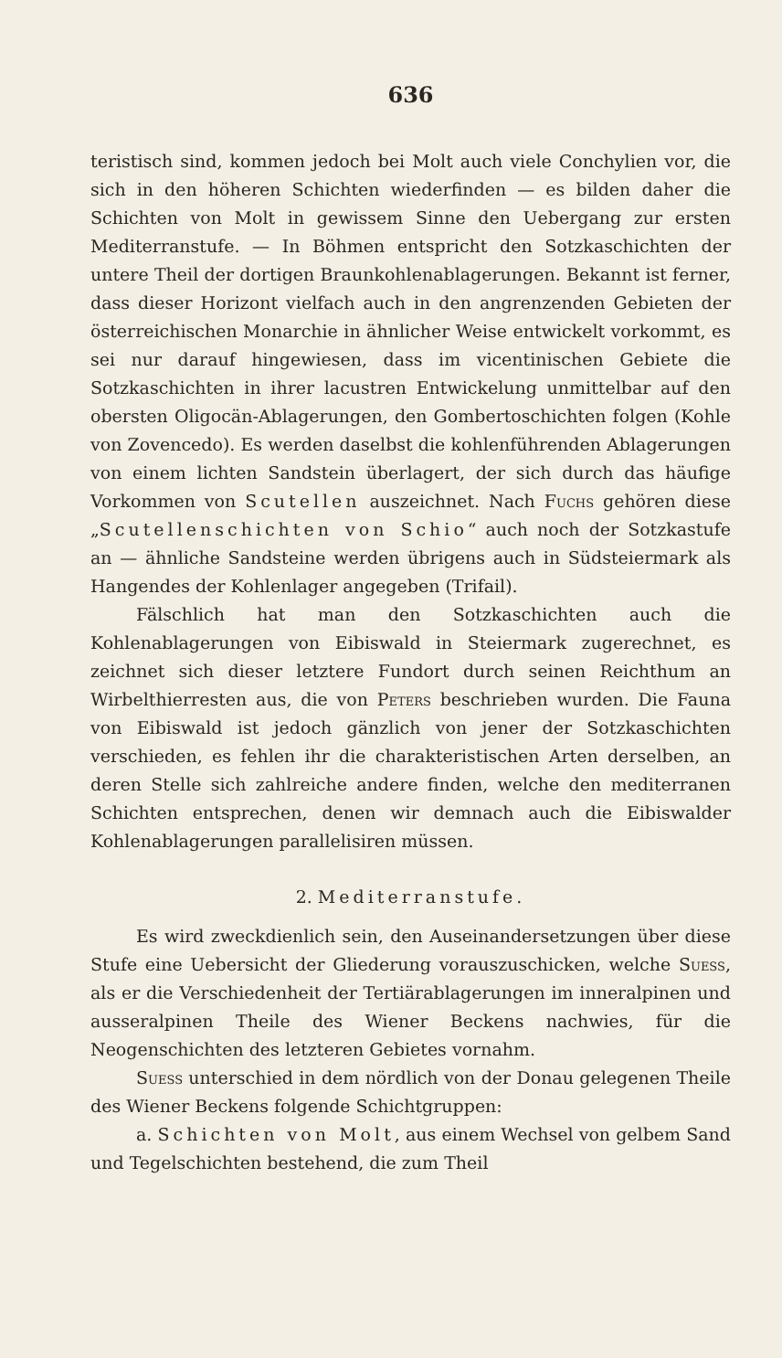636
teristisch sind, kommen jedoch bei Molt auch viele Conchylien vor, die sich in den höheren Schichten wiederfinden — es bilden daher die Schichten von Molt in gewissem Sinne den Uebergang zur ersten Mediterranstufe. — In Böhmen entspricht den Sotzkaschichten der untere Theil der dortigen Braunkohlenablagerungen. Bekannt ist ferner, dass dieser Horizont vielfach auch in den angrenzenden Gebieten der österreichischen Monarchie in ähnlicher Weise entwickelt vorkommt, es sei nur darauf hingewiesen, dass im vicentinischen Gebiete die Sotzkaschichten in ihrer lacustren Entwickelung unmittelbar auf den obersten Oligocän-Ablagerungen, den Gombertoschichten folgen (Kohle von Zovencedo). Es werden daselbst die kohlenführenden Ablagerungen von einem lichten Sandstein überlagert, der sich durch das häufige Vorkommen von Scutellen auszeichnet. Nach Fuchs gehören diese „Scutellenschichten von Schio“ auch noch der Sotzkastufe an — ähnliche Sandsteine werden übrigens auch in Südsteiermark als Hangendes der Kohlenlager angegeben (Trifail).
Fälschlich hat man den Sotzkaschichten auch die Kohlenablagerungen von Eibiswald in Steiermark zugerechnet, es zeichnet sich dieser letztere Fundort durch seinen Reichthum an Wirbelthierresten aus, die von Peters beschrieben wurden. Die Fauna von Eibiswald ist jedoch gänzlich von jener der Sotzkaschichten verschieden, es fehlen ihr die charakteristischen Arten derselben, an deren Stelle sich zahlreiche andere finden, welche den mediterranen Schichten entsprechen, denen wir demnach auch die Eibiswalder Kohlenablagerungen parallelisiren müssen.
2. Mediterranstufe.
Es wird zweckdienlich sein, den Auseinandersetzungen über diese Stufe eine Uebersicht der Gliederung vorauszuschicken, welche Suess, als er die Verschiedenheit der Tertiärablagerungen im inneralpinen und ausseralpinen Theile des Wiener Beckens nachwies, für die Neogenschichten des letzteren Gebietes vornahm.
Suess unterschied in dem nördlich von der Donau gelegenen Theile des Wiener Beckens folgende Schichtgruppen:
a. Schichten von Molt, aus einem Wechsel von gelbem Sand und Tegelschichten bestehend, die zum Theil